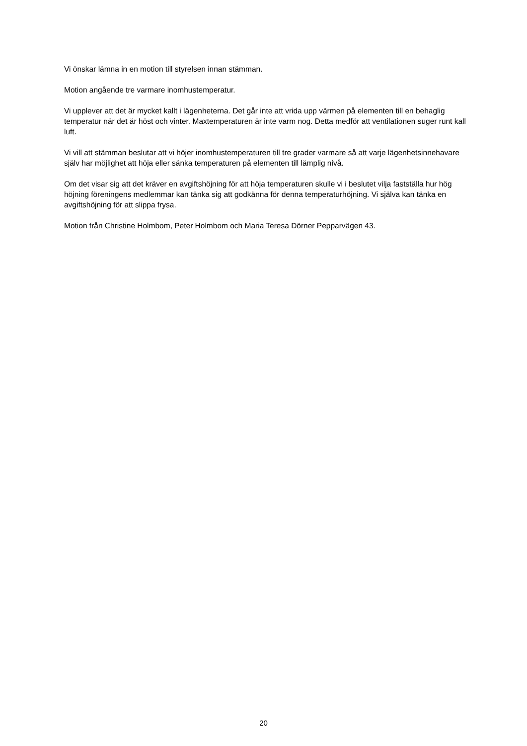Vi önskar lämna in en motion till styrelsen innan stämman.
Motion angående tre varmare inomhustemperatur.
Vi upplever att det är mycket kallt i lägenheterna. Det går inte att vrida upp värmen på elementen till en behaglig temperatur när det är höst och vinter. Maxtemperaturen är inte varm nog. Detta medför att ventilationen suger runt kall luft.
Vi vill att stämman beslutar att vi höjer inomhustemperaturen till tre grader varmare så att varje lägenhetsinnehavare själv har möjlighet att höja eller sänka temperaturen på elementen till lämplig nivå.
Om det visar sig att det kräver en avgiftshöjning för att höja temperaturen skulle vi i beslutet vilja fastställa hur hög höjning föreningens medlemmar kan tänka sig att godkänna för denna temperaturhöjning. Vi själva kan tänka en avgiftshöjning för att slippa frysa.
Motion från Christine Holmbom, Peter Holmbom och Maria Teresa Dörner Pepparvägen 43.
20